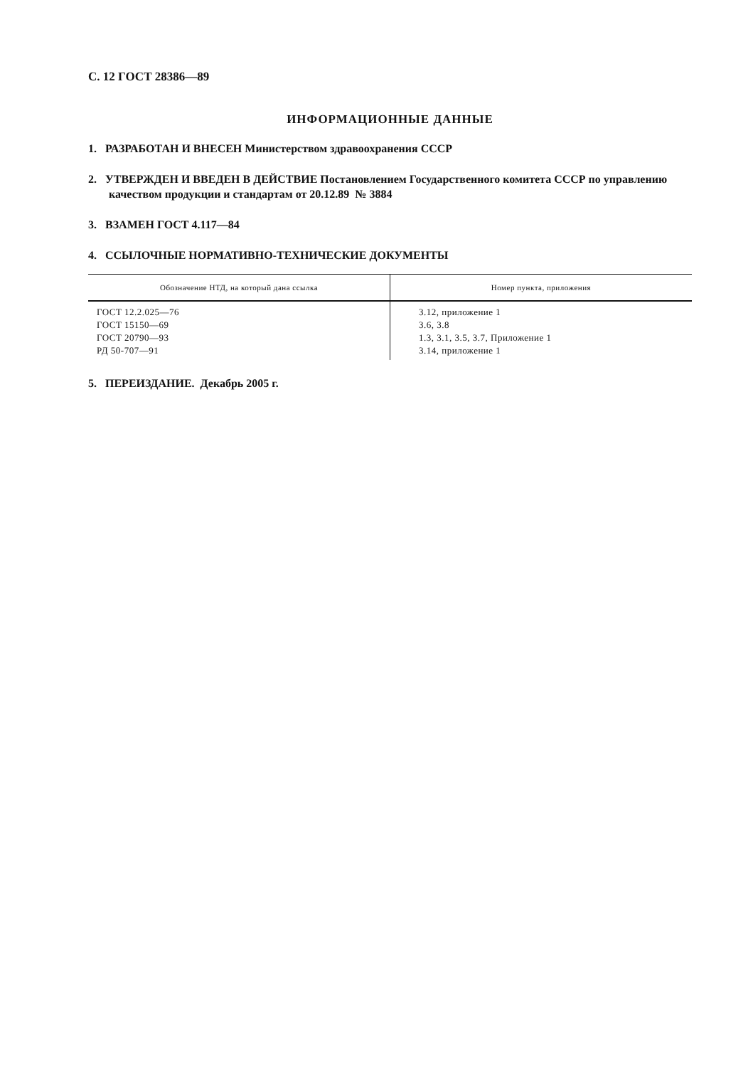С. 12 ГОСТ 28386—89
ИНФОРМАЦИОННЫЕ ДАННЫЕ
1. РАЗРАБОТАН И ВНЕСЕН Министерством здравоохранения СССР
2. УТВЕРЖДЕН И ВВЕДЕН В ДЕЙСТВИЕ Постановлением Государственного комитета СССР по управлению качеством продукции и стандартам от 20.12.89 № 3884
3. ВЗАМЕН ГОСТ 4.117—84
4. ССЫЛОЧНЫЕ НОРМАТИВНО-ТЕХНИЧЕСКИЕ ДОКУМЕНТЫ
| Обозначение НТД, на который дана ссылка | Номер пункта, приложения |
| --- | --- |
| ГОСТ 12.2.025—76 ГОСТ 15150—69 ГОСТ 20790—93 РД 50-707—91 | 3.12, приложение 1 3.6, 3.8 1.3, 3.1, 3.5, 3.7, Приложение 1 3.14, приложение 1 |
5. ПЕРЕИЗДАНИЕ. Декабрь 2005 г.